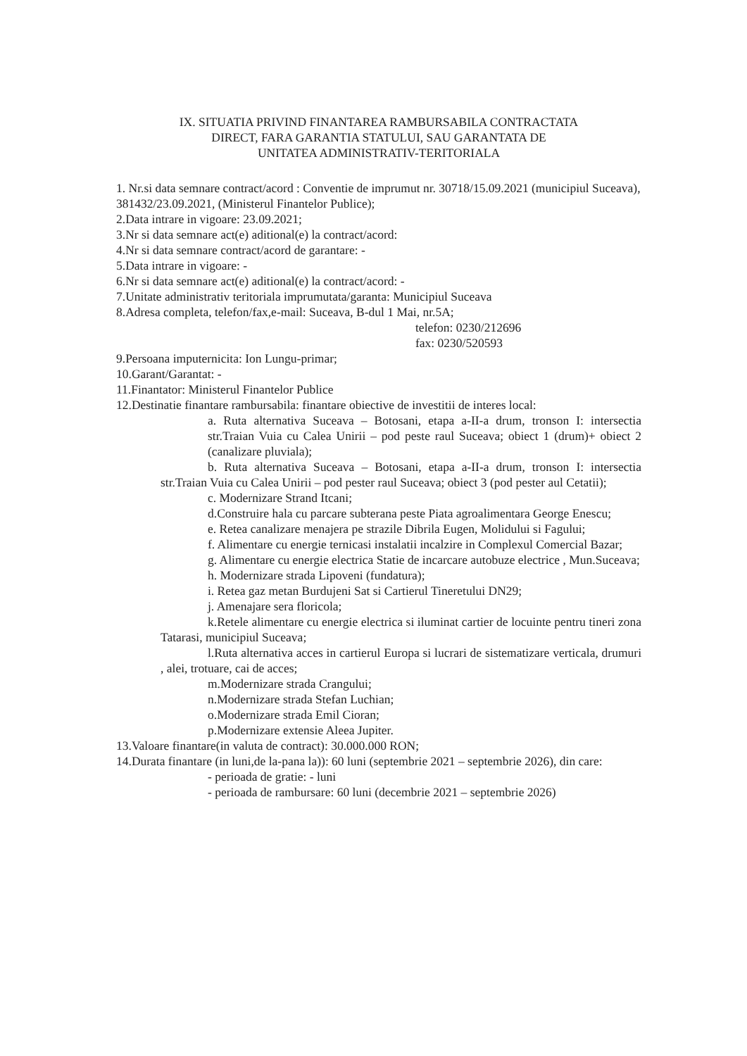IX. SITUATIA PRIVIND FINANTAREA RAMBURSABILA CONTRACTATA
DIRECT, FARA GARANTIA STATULUI, SAU GARANTATA DE
UNITATEA ADMINISTRATIV-TERITORIALA
1. Nr.si data semnare contract/acord : Conventie de imprumut nr. 30718/15.09.2021 (municipiul Suceava), 381432/23.09.2021, (Ministerul Finantelor Publice);
2.Data intrare in vigoare: 23.09.2021;
3.Nr si data semnare act(e) aditional(e) la contract/acord:
4.Nr si data semnare contract/acord de garantare: -
5.Data intrare in vigoare: -
6.Nr si data semnare act(e) aditional(e) la contract/acord: -
7.Unitate administrativ teritoriala imprumutata/garanta: Municipiul Suceava
8.Adresa completa, telefon/fax,e-mail: Suceava, B-dul 1 Mai, nr.5A;
telefon: 0230/212696
fax: 0230/520593
9.Persoana imputernicita: Ion Lungu-primar;
10.Garant/Garantat: -
11.Finantator: Ministerul Finantelor Publice
12.Destinatie finantare rambursabila: finantare obiective de investitii de interes local:
a. Ruta alternativa Suceava – Botosani, etapa a-II-a drum, tronson I: intersectia str.Traian Vuia cu Calea Unirii – pod peste raul Suceava; obiect 1 (drum)+ obiect 2 (canalizare pluviala);
b. Ruta alternativa Suceava – Botosani, etapa a-II-a drum, tronson I: intersectia str.Traian Vuia cu Calea Unirii – pod pester raul Suceava; obiect 3 (pod pester aul Cetatii);
c. Modernizare Strand Itcani;
d.Construire hala cu parcare subterana peste Piata agroalimentara George Enescu;
e. Retea canalizare menajera pe strazile Dibrila Eugen, Molidului si Fagului;
f. Alimentare cu energie ternicasi instalatii incalzire in Complexul Comercial Bazar;
g. Alimentare cu energie electrica Statie de incarcare autobuze electrice , Mun.Suceava;
h. Modernizare strada Lipoveni (fundatura);
i. Retea gaz metan Burdujeni Sat si Cartierul Tineretului DN29;
j. Amenajare sera floricola;
k.Retele alimentare cu energie electrica si iluminat cartier de locuinte pentru tineri zona Tatarasi, municipiul Suceava;
l.Ruta alternativa acces in cartierul Europa si lucrari de sistematizare verticala, drumuri , alei, trotuare, cai de acces;
m.Modernizare strada Crangului;
n.Modernizare strada Stefan Luchian;
o.Modernizare strada Emil Cioran;
p.Modernizare extensie Aleea Jupiter.
13.Valoare finantare(in valuta de contract): 30.000.000 RON;
14.Durata finantare (in luni,de la-pana la)): 60 luni (septembrie 2021 – septembrie 2026), din care:
- perioada de gratie: - luni
- perioada de rambursare: 60 luni (decembrie 2021 – septembrie 2026)